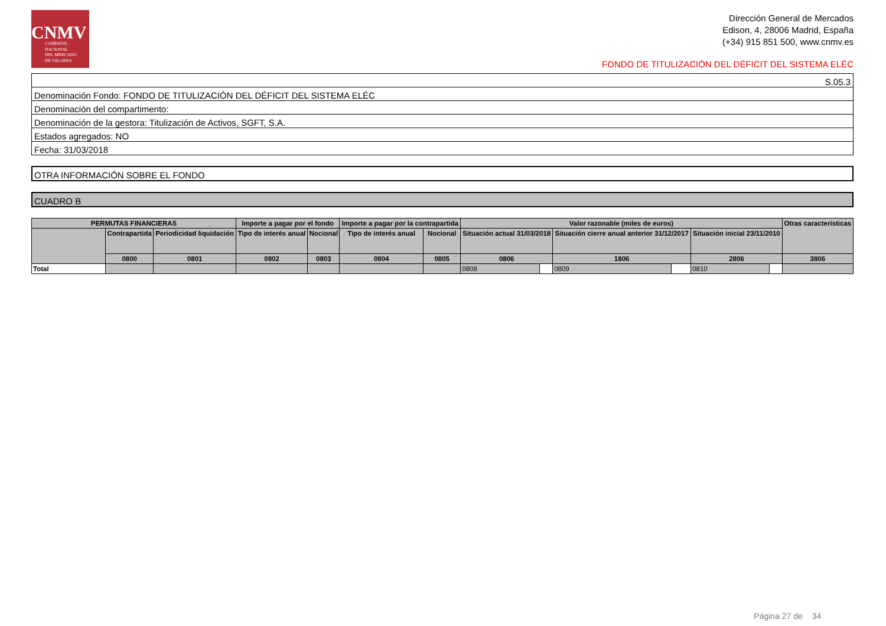CNMV
COMISIÓN
NACIONAL
DEL MERCADO
DE VALORES
Dirección General de Mercados
Edison, 4, 28006 Madrid, España
(+34) 915 851 500, www.cnmv.es
FONDO DE TITULIZACIÓN DEL DÉFICIT DEL SISTEMA ELÉC
S.05.3
Denominación Fondo: FONDO DE TITULIZACIÓN DEL DÉFICIT DEL SISTEMA ELÉC
Denominación del compartimento:
Denominación de la gestora: Titulización de Activos, SGFT, S.A.
Estados agregados: NO
Fecha: 31/03/2018
OTRA INFORMACIÓN SOBRE EL FONDO
CUADRO B
| PERMUTAS FINANCIERAS | | | Importe a pagar por el fondo | | Importe a pagar por la contrapartida | | Valor razonable (miles de euros) | | | | | | Otras características |
| --- | --- | --- | --- | --- | --- | --- | --- | --- | --- | --- | --- | --- | --- |
| | Contrapartida | Periodicidad liquidación | Tipo de interés anual | Nocional | Tipo de interés anual | Nocional | Situación actual 31/03/2018 | | Situación cierre anual anterior 31/12/2017 | | Situación inicial 23/11/2010 | | |
| | 0800 | 0801 | 0802 | 0803 | 0804 | 0805 | 0806 | | 1806 | | 2806 | | 3806 |
| Total | | | | | | | 0808 | | 0809 | | 0810 | | |
Página 27 de 34